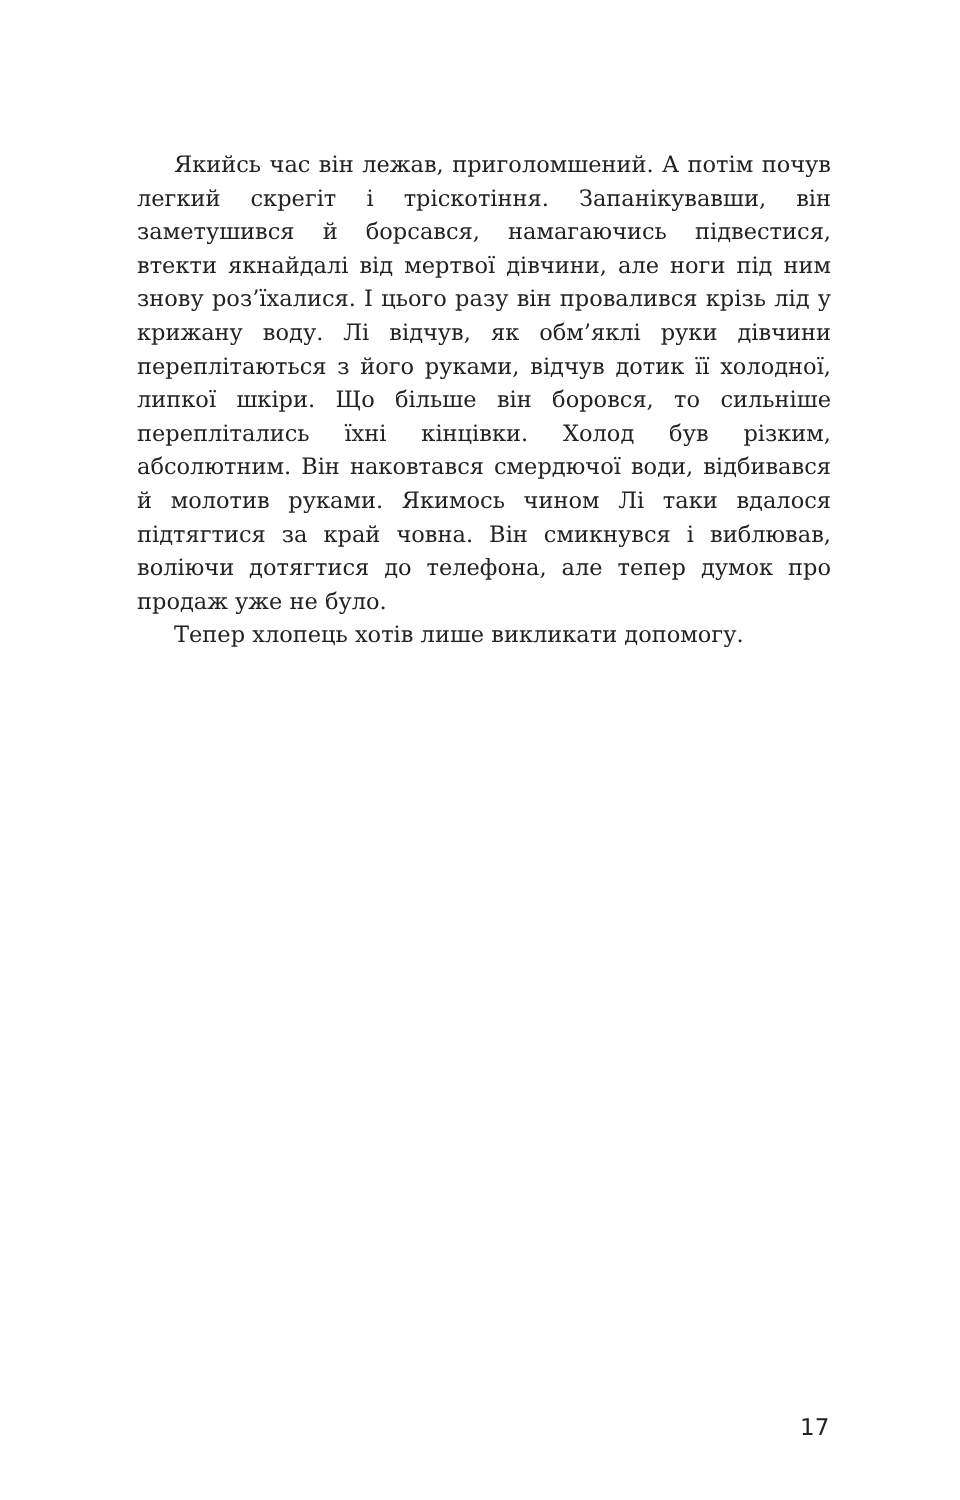Якийсь час він лежав, приголомшений. А потім почув легкий скрегіт і тріскотіння. Запанікувавши, він заметушився й борсався, намагаючись підвестися, втекти якнайдалі від мертвої дівчини, але ноги під ним знову роз’їхалися. І цього разу він провалився крізь лід у крижану воду. Лі відчув, як обм’яклі руки дівчини переплітаються з його руками, відчув дотик її холодної, липкої шкіри. Що більше він боровся, то сильніше переплітались їхні кінцівки. Холод був різким, абсолютним. Він наковтався смердючої води, відбивався й молотив руками. Якимось чином Лі таки вдалося підтягтися за край човна. Він смикнувся і виблював, воліючи дотягтися до телефона, але тепер думок про продаж уже не було.
Тепер хлопець хотів лише викликати допомогу.
17